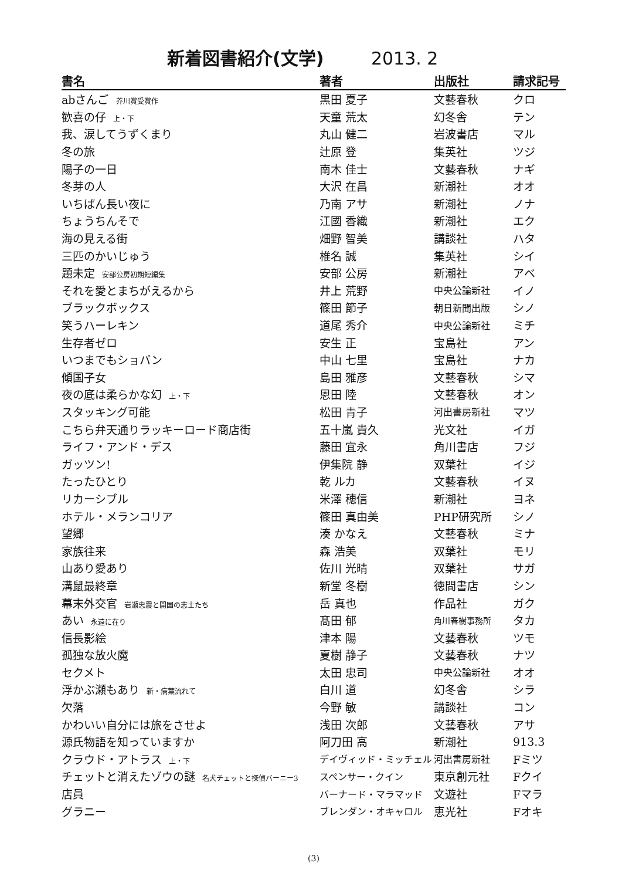新着図書紹介(文学) 2013. 2
| 書名 | 著者 | 出版社 | 請求記号 |
| --- | --- | --- | --- |
| abさんご 芥川賞受賞作 | 黒田 夏子 | 文藝春秋 | クロ |
| 歓喜の仔 上・下 | 天童 荒太 | 幻冬舎 | テン |
| 我、涙してうずくまり | 丸山 健二 | 岩波書店 | マル |
| 冬の旅 | 辻原 登 | 集英社 | ツジ |
| 陽子の一日 | 南木 佳士 | 文藝春秋 | ナギ |
| 冬芽の人 | 大沢 在昌 | 新潮社 | オオ |
| いちばん長い夜に | 乃南 アサ | 新潮社 | ノナ |
| ちょうちんそで | 江國 香織 | 新潮社 | エク |
| 海の見える街 | 畑野 智美 | 講談社 | ハタ |
| 三匹のかいじゅう | 椎名 誠 | 集英社 | シイ |
| 題未定 安部公房初期短編集 | 安部 公房 | 新潮社 | アベ |
| それを愛とまちがえるから | 井上 荒野 | 中央公論新社 | イノ |
| ブラックボックス | 篠田 節子 | 朝日新聞出版 | シノ |
| 笑うハーレキン | 道尾 秀介 | 中央公論新社 | ミチ |
| 生存者ゼロ | 安生 正 | 宝島社 | アン |
| いつまでもショパン | 中山 七里 | 宝島社 | ナカ |
| 傾国子女 | 島田 雅彦 | 文藝春秋 | シマ |
| 夜の底は柔らかな幻 上・下 | 恩田 陸 | 文藝春秋 | オン |
| スタッキング可能 | 松田 青子 | 河出書房新社 | マツ |
| こちら弁天通りラッキーロード商店街 | 五十嵐 貴久 | 光文社 | イガ |
| ライフ・アンド・デス | 藤田 宜永 | 角川書店 | フジ |
| ガッツン! | 伊集院 静 | 双葉社 | イジ |
| たったひとり | 乾 ルカ | 文藝春秋 | イヌ |
| リカーシブル | 米澤 穂信 | 新潮社 | ヨネ |
| ホテル・メランコリア | 篠田 真由美 | PHP研究所 | シノ |
| 望郷 | 湊 かなえ | 文藝春秋 | ミナ |
| 家族往来 | 森 浩美 | 双葉社 | モリ |
| 山あり愛あり | 佐川 光晴 | 双葉社 | サガ |
| 溝鼠最終章 | 新堂 冬樹 | 徳間書店 | シン |
| 幕末外交官 岩瀬忠震と開国の志士たち | 岳 真也 | 作品社 | ガク |
| あい 永遠に在り | 髙田 郁 | 角川春樹事務所 | タカ |
| 信長影絵 | 津本 陽 | 文藝春秋 | ツモ |
| 孤独な放火魔 | 夏樹 静子 | 文藝春秋 | ナツ |
| セクメト | 太田 忠司 | 中央公論新社 | オオ |
| 浮かぶ瀬もあり 新・病葉流れて | 白川 道 | 幻冬舎 | シラ |
| 欠落 | 今野 敏 | 講談社 | コン |
| かわいい自分には旅をさせよ | 浅田 次郎 | 文藝春秋 | アサ |
| 源氏物語を知っていますか | 阿刀田 高 | 新潮社 | 913.3 |
| クラウド・アトラス 上・下 | デイヴィッド・ミッチェル | 河出書房新社 | Fミツ |
| チェットと消えたゾウの謎 名犬チェットと探偵バーニー3 | スペンサー・クイン | 東京創元社 | Fクイ |
| 店員 | バーナード・マラマッド | 文遊社 | Fマラ |
| グラニー | ブレンダン・オキャロル | 恵光社 | Fオキ |
(3)